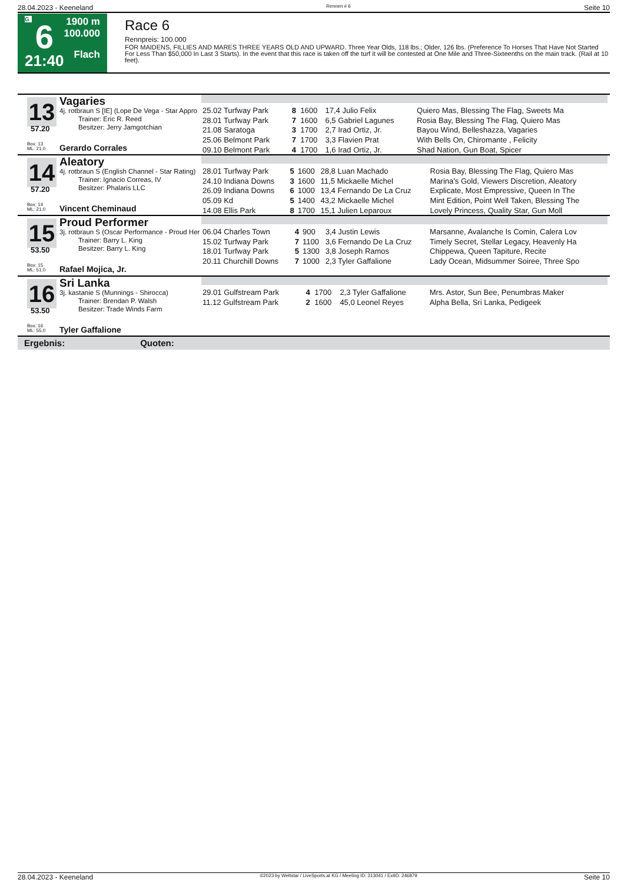28.04.2023 - Keeneland Rennen # 6 Seite 10
G
6
21:40
1900 m
100.000
Flach
Race 6
Rennpreis: 100.000
FOR MAIDENS, FILLIES AND MARES THREE YEARS OLD AND UPWARD. Three Year Olds, 118 lbs.; Older, 126 lbs. (Preference To Horses That Have Not Started For Less Than $50,000 In Last 3 Starts). In the event that this race is taken off the turf it will be contested at One Mile and Three-Sixteenths on the main track. (Rail at 10 feet).
13
57.20
Box: 13
ML: 21,0
Vagaries
4j. rotbraun S [IE] (Lope De Vega - Star Appro
Trainer: Eric R. Reed
Besitzer: Jerry Jamgotchian
Gerardo Corrales
| 25.02 Turfway Park | 8 | 1600 | 17,4 Julio Felix | Quiero Mas, Blessing The Flag, Sweets Ma |
| 28.01 Turfway Park | 7 | 1600 | 6,5 Gabriel Lagunes | Rosia Bay, Blessing The Flag, Quiero Mas |
| 21.08 Saratoga | 3 | 1700 | 2,7 Irad Ortiz, Jr. | Bayou Wind, Belleshazza, Vagaries |
| 25.06 Belmont Park | 7 | 1700 | 3,3 Flavien Prat | With Bells On, Chiromante , Felicity |
| 09.10 Belmont Park | 4 | 1700 | 1,6 Irad Ortiz, Jr. | Shad Nation, Gun Boat, Spicer |
14
57.20
Box: 14
ML: 21,0
Aleatory
4j. rotbraun S (English Channel - Star Rating)
Trainer: Ignacio Correas, IV
Besitzer: Phalaris LLC
Vincent Cheminaud
| 28.01 Turfway Park | 5 | 1600 | 28,8 Luan Machado | Rosia Bay, Blessing The Flag, Quiero Mas |
| 24.10 Indiana Downs | 3 | 1600 | 11,5 Mickaelle Michel | Marina's Gold, Viewers Discretion, Aleatory |
| 26.09 Indiana Downs | 6 | 1000 | 13,4 Fernando De La Cruz | Explicate, Most Empressive, Queen In The |
| 05.09 Kd | 5 | 1400 | 43,2 Mickaelle Michel | Mint Edition, Point Well Taken, Blessing The |
| 14.08 Ellis Park | 8 | 1700 | 15,1 Julien Leparoux | Lovely Princess, Quality Star, Gun Moll |
15
53.50
Box: 15
ML: 51,0
Proud Performer
3j. rotbraun S (Oscar Performance - Proud Her
Trainer: Barry L. King
Besitzer: Barry L. King
Rafael Mojica, Jr.
| 06.04 Charles Town | 4 | 900 | 3,4 Justin Lewis | Marsanne, Avalanche Is Comin, Calera Lov |
| 15.02 Turfway Park | 7 | 1100 | 3,6 Fernando De La Cruz | Timely Secret, Stellar Legacy, Heavenly Ha |
| 18.01 Turfway Park | 5 | 1300 | 3,8 Joseph Ramos | Chippewa, Queen Tapiture, Recite |
| 20.11 Churchill Downs | 7 | 1000 | 2,3 Tyler Gaffalione | Lady Ocean, Midsummer Soiree, Three Spo |
16
53.50
Box: 16
ML: 55,0
Sri Lanka
3j. kastanie S (Munnings - Shirocca)
Trainer: Brendan P. Walsh
Besitzer: Trade Winds Farm
Tyler Gaffalione
| 29.01 Gulfstream Park | 4 | 1700 | 2,3 Tyler Gaffalione | Mrs. Astor, Sun Bee, Penumbras Maker |
| 11.12 Gulfstream Park | 2 | 1600 | 45,0 Leonel Reyes | Alpha Bella, Sri Lanka, Pedigeek |
Ergebnis: Quoten:
28.04.2023 - Keeneland ©2023 by Wettstar / LiveSports.at KG / Meeting ID: 313041 / ExtID: 246879 Seite 10